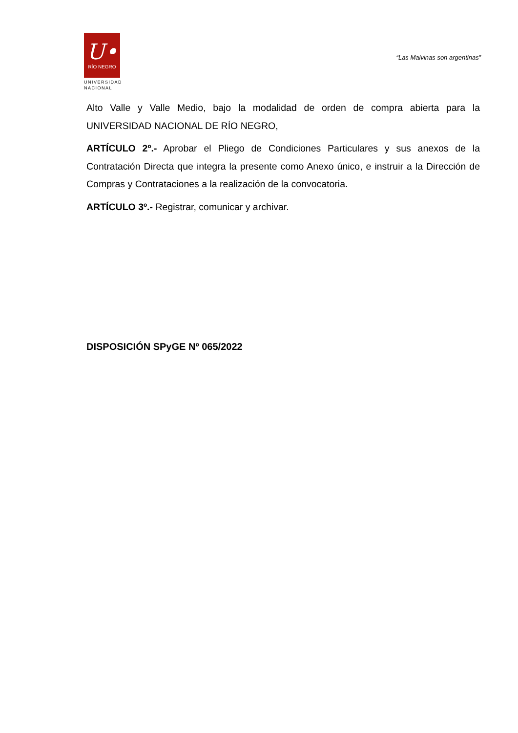U•
RÍO NEGRO
UNIVERSIDAD
NACIONAL
“Las Malvinas son argentinas”
Alto Valle y Valle Medio, bajo la modalidad de orden de compra abierta para la UNIVERSIDAD NACIONAL DE RÍO NEGRO,
ARTÍCULO 2º.- Aprobar el Pliego de Condiciones Particulares y sus anexos de la Contratación Directa que integra la presente como Anexo único, e instruir a la Dirección de Compras y Contrataciones a la realización de la convocatoria.
ARTÍCULO 3º.- Registrar, comunicar y archivar.
DISPOSICIÓN SPyGE Nº 065/2022